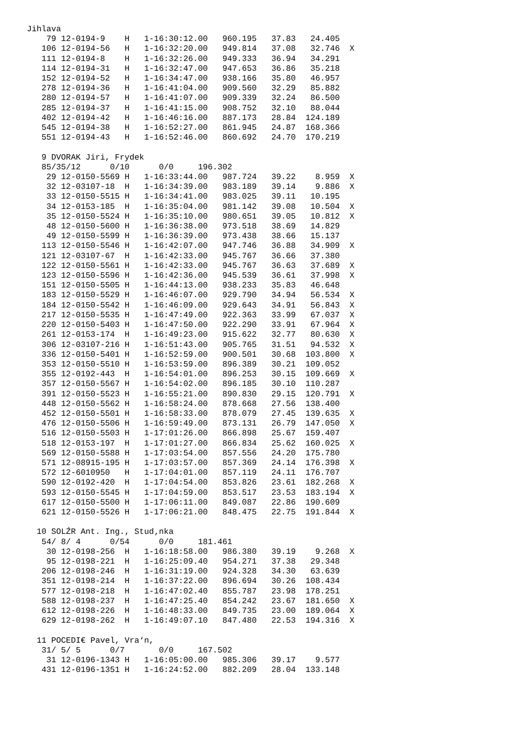Jihlava
    79 12-0194-9    H   1-16:30:12.00   960.195   37.83   24.405
   106 12-0194-56   H   1-16:32:20.00   949.814   37.08   32.746  X
   111 12-0194-8    H   1-16:32:26.00   949.333   36.94   34.291
   114 12-0194-31   H   1-16:32:47.00   947.653   36.86   35.218
   152 12-0194-52   H   1-16:34:47.00   938.166   35.80   46.957
   278 12-0194-36   H   1-16:41:04.00   909.560   32.29   85.882
   280 12-0194-57   H   1-16:41:07.00   909.339   32.24   86.500
   285 12-0194-37   H   1-16:41:15.00   908.752   32.10   88.044
   402 12-0194-42   H   1-16:46:16.00   887.173   28.84  124.189
   545 12-0194-38   H   1-16:52:27.00   861.945   24.87  168.366
   551 12-0194-43   H   1-16:52:46.00   860.692   24.70  170.219

   9 DVORAK Jiri, Frydek
   85/35/12      0/10      0/0     196.302
    29 12-0150-5569 H   1-16:33:44.00   987.724   39.22    8.959  X
    32 12-03107-18  H   1-16:34:39.00   983.189   39.14    9.886  X
    33 12-0150-5515 H   1-16:34:41.00   983.025   39.11   10.195
    34 12-0153-185  H   1-16:35:04.00   981.142   39.08   10.504  X
    35 12-0150-5524 H   1-16:35:10.00   980.651   39.05   10.812  X
    48 12-0150-5600 H   1-16:36:38.00   973.518   38.69   14.829
    49 12-0150-5599 H   1-16:36:39.00   973.438   38.66   15.137
   113 12-0150-5546 H   1-16:42:07.00   947.746   36.88   34.909  X
   121 12-03107-67  H   1-16:42:33.00   945.767   36.66   37.380
   122 12-0150-5561 H   1-16:42:33.00   945.767   36.63   37.689  X
   123 12-0150-5596 H   1-16:42:36.00   945.539   36.61   37.998  X
   151 12-0150-5505 H   1-16:44:13.00   938.233   35.83   46.648
   183 12-0150-5529 H   1-16:46:07.00   929.790   34.94   56.534  X
   184 12-0150-5542 H   1-16:46:09.00   929.643   34.91   56.843  X
   217 12-0150-5535 H   1-16:47:49.00   922.363   33.99   67.037  X
   220 12-0150-5403 H   1-16:47:50.00   922.290   33.91   67.964  X
   261 12-0153-174  H   1-16:49:23.00   915.622   32.77   80.630  X
   306 12-03107-216 H   1-16:51:43.00   905.765   31.51   94.532  X
   336 12-0150-5401 H   1-16:52:59.00   900.501   30.68  103.800  X
   353 12-0150-5510 H   1-16:53:59.00   896.389   30.21  109.052
   355 12-0192-443  H   1-16:54:01.00   896.253   30.15  109.669  X
   357 12-0150-5567 H   1-16:54:02.00   896.185   30.10  110.287
   391 12-0150-5523 H   1-16:55:21.00   890.830   29.15  120.791  X
   448 12-0150-5562 H   1-16:58:24.00   878.668   27.56  138.400
   452 12-0150-5501 H   1-16:58:33.00   878.079   27.45  139.635  X
   476 12-0150-5506 H   1-16:59:49.00   873.131   26.79  147.050  X
   516 12-0150-5503 H   1-17:01:26.00   866.898   25.67  159.407
   518 12-0153-197  H   1-17:01:27.00   866.834   25.62  160.025  X
   569 12-0150-5588 H   1-17:03:54.00   857.556   24.20  175.780
   571 12-08915-195 H   1-17:03:57.00   857.369   24.14  176.398  X
   572 12-6010950   H   1-17:04:01.00   857.119   24.11  176.707
   590 12-0192-420  H   1-17:04:54.00   853.826   23.61  182.268  X
   593 12-0150-5545 H   1-17:04:59.00   853.517   23.53  183.194  X
   617 12-0150-5500 H   1-17:06:11.00   849.087   22.86  190.609
   621 12-0150-5526 H   1-17:06:21.00   848.475   22.75  191.844  X

  10 SOLŹR Ant. Ing., Stud‚nka
   54/ 8/ 4      0/54      0/0     181.461
    30 12-0198-256  H   1-16:18:58.00   986.380   39.19    9.268  X
    95 12-0198-221  H   1-16:25:09.40   954.271   37.38   29.348
   206 12-0198-246  H   1-16:31:19.00   924.328   34.30   63.639
   351 12-0198-214  H   1-16:37:22.00   896.694   30.26  108.434
   577 12-0198-218  H   1-16:47:02.40   855.787   23.98  178.251
   588 12-0198-237  H   1-16:47:25.40   854.242   23.67  181.650  X
   612 12-0198-226  H   1-16:48:33.00   849.735   23.00  189.064  X
   629 12-0198-262  H   1-16:49:07.10   847.480   22.53  194.316  X

  11 POCEDI€ Pavel, Vra‘n,
   31/ 5/ 5      0/7       0/0     167.502
    31 12-0196-1343 H   1-16:05:00.00   985.306   39.17    9.577
   431 12-0196-1351 H   1-16:24:52.00   882.209   28.04  133.148